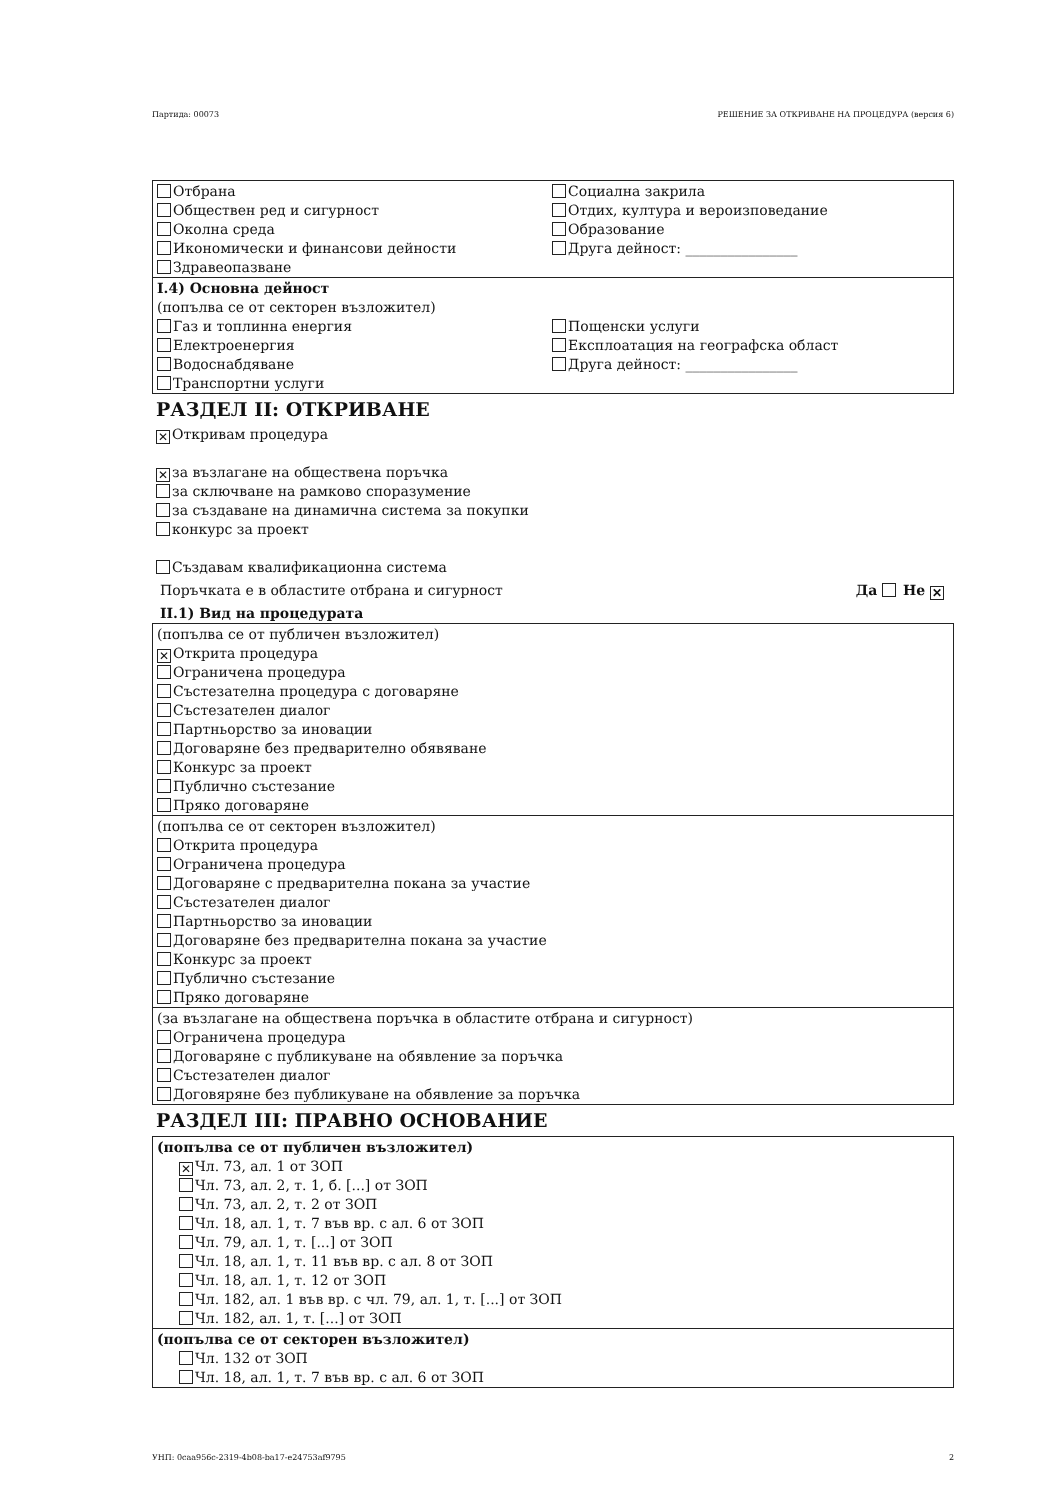Партида: 00073 РЕШЕНИЕ ЗА ОТКРИВАНЕ НА ПРОЦЕДУРА (версия 6)
Отбрана
Обществен ред и сигурност
Околна среда
Икономически и финансови дейности
Здравеопазване
Социална закрила
Отдих, култура и вероизповедание
Образование
Друга дейност: ________________
I.4) Основна дейност
(попълва се от секторен възложител)
Газ и топлинна енергия
Електроенергия
Водоснабдяване
Транспортни услуги
Пощенски услуги
Експлоатация на географска област
Друга дейност: ________________
РАЗДЕЛ II: ОТКРИВАНЕ
✕ Откривам процедура
✕ за възлагане на обществена поръчка
за сключване на рамково споразумение
за създаване на динамична система за покупки
конкурс за проект
Създавам квалификационна система
Поръчката е в областите отбрана и сигурност Да Не ✕
II.1) Вид на процедурата
(попълва се от публичен възложител)
✕ Открита процедура
Ограничена процедура
Състезателна процедура с договаряне
Състезателен диалог
Партньорство за иновации
Договаряне без предварително обявяване
Конкурс за проект
Публично състезание
Пряко договаряне
(попълва се от секторен възложител)
Открита процедура
Ограничена процедура
Договаряне с предварителна покана за участие
Състезателен диалог
Партньорство за иновации
Договаряне без предварителна покана за участие
Конкурс за проект
Публично състезание
Пряко договаряне
(за възлагане на обществена поръчка в областите отбрана и сигурност)
Ограничена процедура
Договаряне с публикуване на обявление за поръчка
Състезателен диалог
Договяряне без публикуване на обявление за поръчка
РАЗДЕЛ III: ПРАВНО ОСНОВАНИЕ
(попълва се от публичен възложител)
✕ Чл. 73, ал. 1 от ЗОП
Чл. 73, ал. 2, т. 1, б. [...] от ЗОП
Чл. 73, ал. 2, т. 2 от ЗОП
Чл. 18, ал. 1, т. 7 във вр. с ал. 6 от ЗОП
Чл. 79, ал. 1, т. [...] от ЗОП
Чл. 18, ал. 1, т. 11 във вр. с ал. 8 от ЗОП
Чл. 18, ал. 1, т. 12 от ЗОП
Чл. 182, ал. 1 във вр. с чл. 79, ал. 1, т. [...] от ЗОП
Чл. 182, ал. 1, т. [...] от ЗОП
(попълва се от секторен възложител)
Чл. 132 от ЗОП
Чл. 18, ал. 1, т. 7 във вр. с ал. 6 от ЗОП
УНП: 0caa956c-2319-4b08-ba17-e24753af9795 2